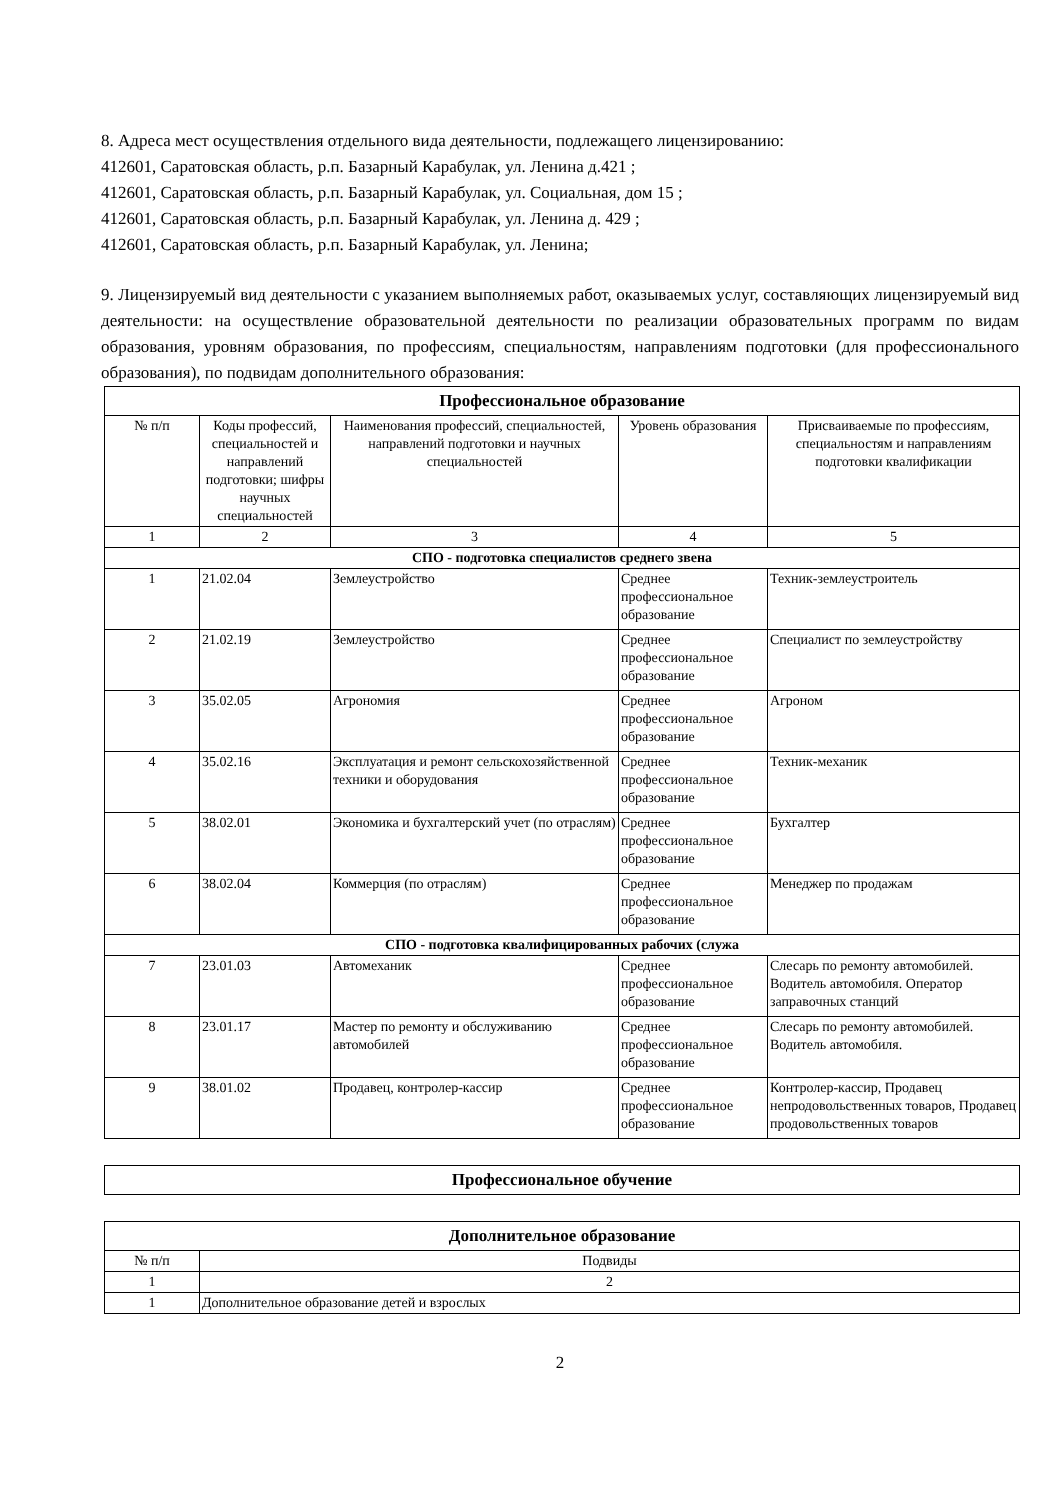8. Адреса мест осуществления отдельного вида деятельности, подлежащего лицензированию:
412601, Саратовская область, р.п. Базарный Карабулак, ул. Ленина д.421 ;
412601, Саратовская область, р.п. Базарный Карабулак, ул. Социальная, дом 15 ;
412601, Саратовская область, р.п. Базарный Карабулак, ул. Ленина д. 429 ;
412601, Саратовская область, р.п. Базарный Карабулак, ул. Ленина;
9. Лицензируемый вид деятельности с указанием выполняемых работ, оказываемых услуг, составляющих лицензируемый вид деятельности: на осуществление образовательной деятельности по реализации образовательных программ по видам образования, уровням образования, по профессиям, специальностям, направлениям подготовки (для профессионального образования), по подвидам дополнительного образования:
| Профессиональное образование | | | | |
| № п/п | Коды профессий, специальностей и направлений подготовки; шифры научных специальностей | Наименования профессий, специальностей, направлений подготовки и научных специальностей | Уровень образования | Присваиваемые по профессиям, специальностям и направлениям подготовки квалификации |
| 1 | 2 | 3 | 4 | 5 |
| СПО - подготовка специалистов среднего звена | | | | |
| 1 | 21.02.04 | Землеустройство | Среднее профессиональное образование | Техник-землеустроитель |
| 2 | 21.02.19 | Землеустройство | Среднее профессиональное образование | Специалист по землеустройству |
| 3 | 35.02.05 | Агрономия | Среднее профессиональное образование | Агроном |
| 4 | 35.02.16 | Эксплуатация и ремонт сельскохозяйственной техники и оборудования | Среднее профессиональное образование | Техник-механик |
| 5 | 38.02.01 | Экономика и бухгалтерский учет (по отраслям) | Среднее профессиональное образование | Бухгалтер |
| 6 | 38.02.04 | Коммерция (по отраслям) | Среднее профессиональное образование | Менеджер по продажам |
| СПО - подготовка квалифицированных рабочих (служа | | | | |
| 7 | 23.01.03 | Автомеханик | Среднее профессиональное образование | Слесарь по ремонту автомобилей. Водитель автомобиля. Оператор заправочных станций |
| 8 | 23.01.17 | Мастер по ремонту и обслуживанию автомобилей | Среднее профессиональное образование | Слесарь по ремонту автомобилей. Водитель автомобиля. |
| 9 | 38.01.02 | Продавец, контролер-кассир | Среднее профессиональное образование | Контролер-кассир, Продавец непродовольственных товаров, Продавец продовольственных товаров |
| Профессиональное обучение |
| Дополнительное образование | |
| № п/п | Подвиды |
| 1 | 2 |
| 1 | Дополнительное образование детей и взрослых |
2